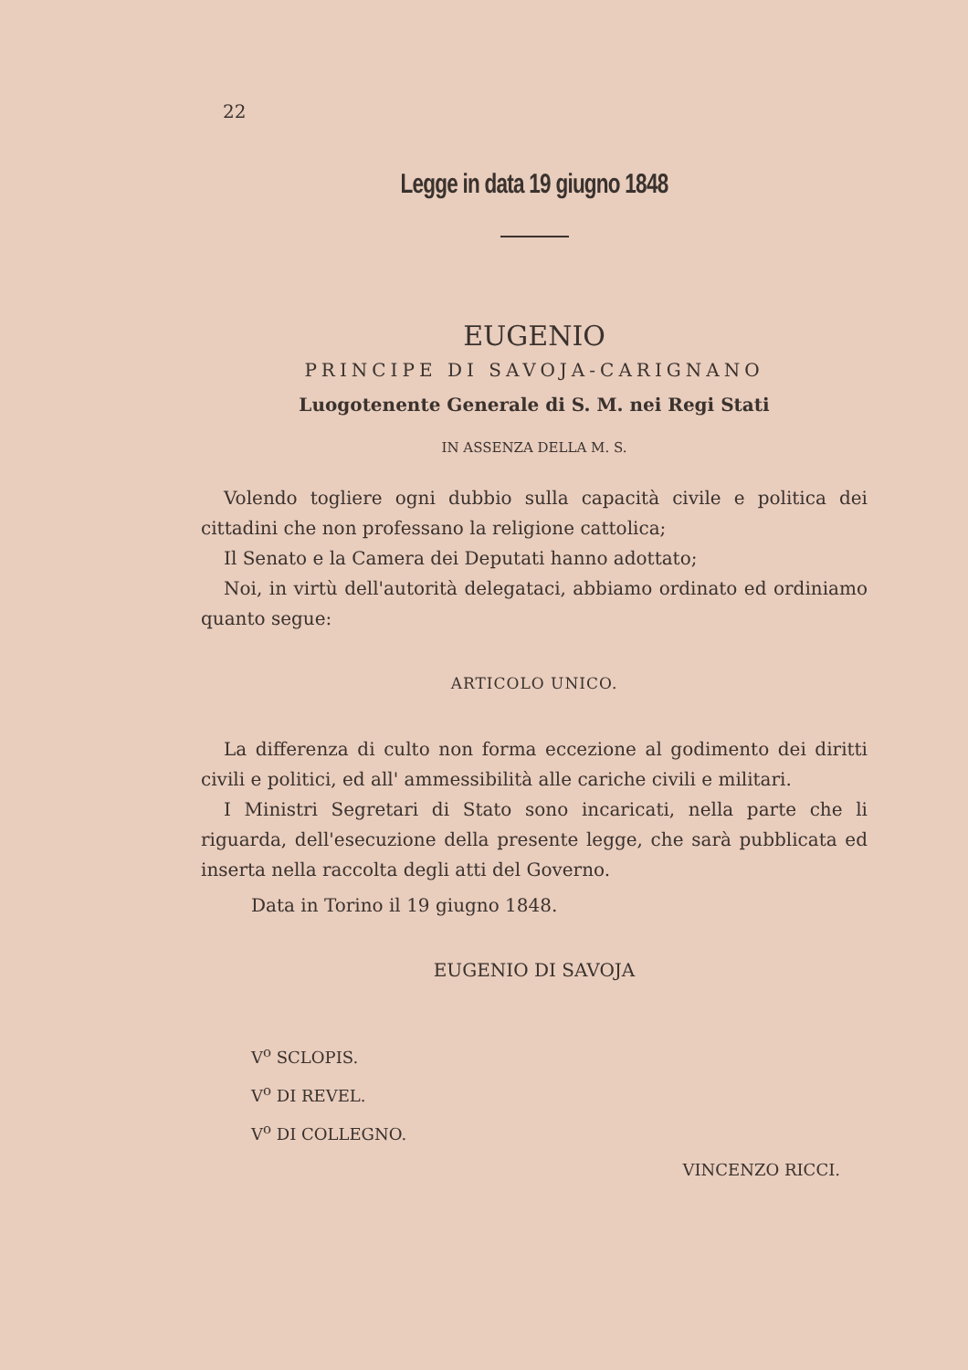22
Legge in data 19 giugno 1848
EUGENIO
PRINCIPE DI SAVOJA-CARIGNANO
Luogotenente Generale di S. M. nei Regi Stati
IN ASSENZA DELLA M. S.
Volendo togliere ogni dubbio sulla capacità civile e politica dei cittadini che non professano la religione cattolica;
Il Senato e la Camera dei Deputati hanno adottato;
Noi, in virtù dell'autorità delegataci, abbiamo ordinato ed ordiniamo quanto segue:
ARTICOLO UNICO.
La differenza di culto non forma eccezione al godimento dei diritti civili e politici, ed all' ammessibilità alle cariche civili e militari.
I Ministri Segretari di Stato sono incaricati, nella parte che li riguarda, dell'esecuzione della presente legge, che sarà pubblicata ed inserta nella raccolta degli atti del Governo.
Data in Torino il 19 giugno 1848.
EUGENIO DI SAVOJA
V<sup>o</sup> SCLOPIS.
V<sup>o</sup> DI REVEL.
V<sup>o</sup> DI COLLEGNO.
VINCENZO RICCI.